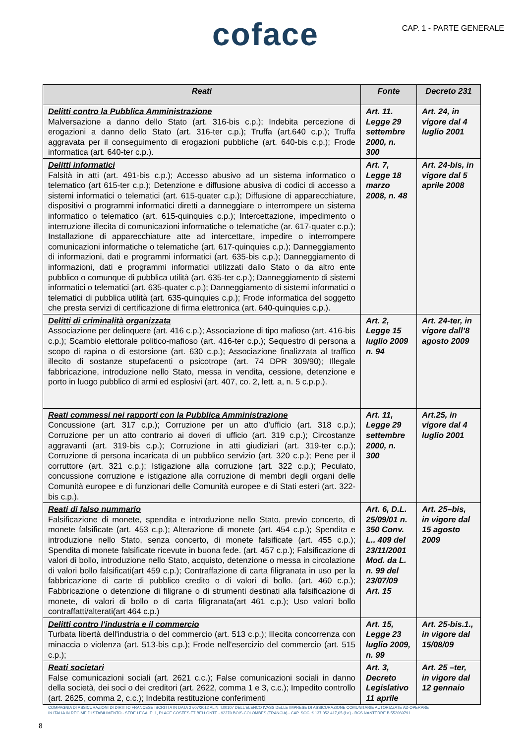coface
CAP. 1 - PARTE GENERALE
| Reati | Fonte | Decreto 231 |
| --- | --- | --- |
| Delitti contro la Pubblica Amministrazione Malversazione a danno dello Stato (art. 316-bis c.p.); Indebita percezione di erogazioni a danno dello Stato (art. 316-ter c.p.); Truffa (art.640 c.p.); Truffa aggravata per il conseguimento di erogazioni pubbliche (art. 640-bis c.p.); Frode informatica (art. 640-ter c.p.). | Art. 11. Legge 29 settembre 2000, n. 300 | Art. 24, in vigore dal 4 luglio 2001 |
| Delitti informatici Falsità in atti (art. 491-bis c.p.); Accesso abusivo ad un sistema informatico o telematico (art 615-ter c.p.); Detenzione e diffusione abusiva di codici di accesso a sistemi informatici o telematici (art. 615-quater c.p.); Diffusione di apparecchiature, dispositivi o programmi informatici diretti a danneggiare o interrompere un sistema informatico o telematico (art. 615-quinquies c.p.); Intercettazione, impedimento o interruzione illecita di comunicazioni informatiche o telematiche (ar. 617-quater c.p.); Installazione di apparecchiature atte ad intercettare, impedire o interrompere comunicazioni informatiche o telematiche (art. 617-quinquies c.p.); Danneggiamento di informazioni, dati e programmi informatici (art. 635-bis c.p.); Danneggiamento di informazioni, dati e programmi informatici utilizzati dallo Stato o da altro ente pubblico o comunque di pubblica utilità (art. 635-ter c.p.); Danneggiamento di sistemi informatici o telematici (art. 635-quater c.p.); Danneggiamento di sistemi informatici o telematici di pubblica utilità (art. 635-quinquies c.p.); Frode informatica del soggetto che presta servizi di certificazione di firma elettronica (art. 640-quinquies c.p.). | Art. 7, Legge 18 marzo 2008, n. 48 | Art. 24-bis, in vigore dal 5 aprile 2008 |
| Delitti di criminalità organizzata Associazione per delinquere (art. 416 c.p.); Associazione di tipo mafioso (art. 416-bis c.p.); Scambio elettorale politico-mafioso (art. 416-ter c.p.); Sequestro di persona a scopo di rapina o di estorsione (art. 630 c.p.); Associazione finalizzata al traffico illecito di sostanze stupefacenti o psicotrope (art. 74 DPR 309/90); Illegale fabbricazione, introduzione nello Stato, messa in vendita, cessione, detenzione e porto in luogo pubblico di armi ed esplosivi (art. 407, co. 2, lett. a, n. 5 c.p.p.). | Art. 2, Legge 15 luglio 2009 n. 94 | Art. 24-ter, in vigore dall’8 agosto 2009 |
| Reati commessi nei rapporti con la Pubblica Amministrazione Concussione (art. 317 c.p.); Corruzione per un atto d’ufficio (art. 318 c.p.); Corruzione per un atto contrario ai doveri di ufficio (art. 319 c.p.); Circostanze aggravanti (art. 319-bis c.p.); Corruzione in atti giudiziari (art. 319-ter c.p.); Corruzione di persona incaricata di un pubblico servizio (art. 320 c.p.); Pene per il corruttore (art. 321 c.p.); Istigazione alla corruzione (art. 322 c.p.); Peculato, concussione corruzione e istigazione alla corruzione di membri degli organi delle Comunità europee e di funzionari delle Comunità europee e di Stati esteri (art. 322-bis c.p.). | Art. 11, Legge 29 settembre 2000, n. 300 | Art.25, in vigore dal 4 luglio 2001 |
| Reati di falso nummario Falsificazione di monete, spendita e introduzione nello Stato, previo concerto, di monete falsificate (art. 453 c.p.); Alterazione di monete (art. 454 c.p.); Spendita e introduzione nello Stato, senza concerto, di monete falsificate (art. 455 c.p.); Spendita di monete falsificate ricevute in buona fede. (art. 457 c.p.); Falsificazione di valori di bollo, introduzione nello Stato, acquisto, detenzione o messa in circolazione di valori bollo falsificati(art 459 c.p.); Contraffazione di carta filigranata in uso per la fabbricazione di carte di pubblico credito o di valori di bollo. (art. 460 c.p.); Fabbricazione o detenzione di filigrane o di strumenti destinati alla falsificazione di monete, di valori di bollo o di carta filigranata(art 461 c.p.); Uso valori bollo contraffatti/alterati(art 464 c.p.) | Art. 6, D.L. 25/09/01 n. 350 Conv. L.. 409 del 23/11/2001 Mod. da L. n. 99 del 23/07/09 Art. 15 | Art. 25–bis, in vigore dal 15 agosto 2009 |
| Delitti contro l'industria e il commercio Turbata libertà dell'industria o del commercio (art. 513 c.p.); Illecita concorrenza con minaccia o violenza (art. 513-bis c.p.); Frode nell'esercizio del commercio (art. 515 c.p.); | Art. 15, Legge 23 luglio 2009, n. 99 | Art. 25-bis.1., in vigore dal 15/08/09 |
| Reati societari False comunicazioni sociali (art. 2621 c.c.); False comunicazioni sociali in danno della società, dei soci o dei creditori (art. 2622, comma 1 e 3, c.c.); Impedito controllo (art. 2625, comma 2, c.c.); Indebita restituzione conferimenti | Art. 3, Decreto Legislativo 11 aprile | Art. 25 –ter, in vigore dal 12 gennaio |
COMPAGNIA DI ASSICURAZIONI DI DIRITTO FRANCESE ISCRITTA IN DATA 27/07/2012 AL N. I.00107 DELL'ELENCO IVASS DELLE IMPRESE DI ASSICURAZIONE COMUNITARIE AUTORIZZATE AD OPERARE
IN ITALIA IN REGIME DI STABILIMENTO - SEDE LEGALE: 1, PLACE COSTES ET BELLONTE - 92270 BOIS-COLOMBES (FRANCIA) - CAP. SOC. € 137.052.417,05 (i.v.) - RCS NANTERRE B 552069791
8